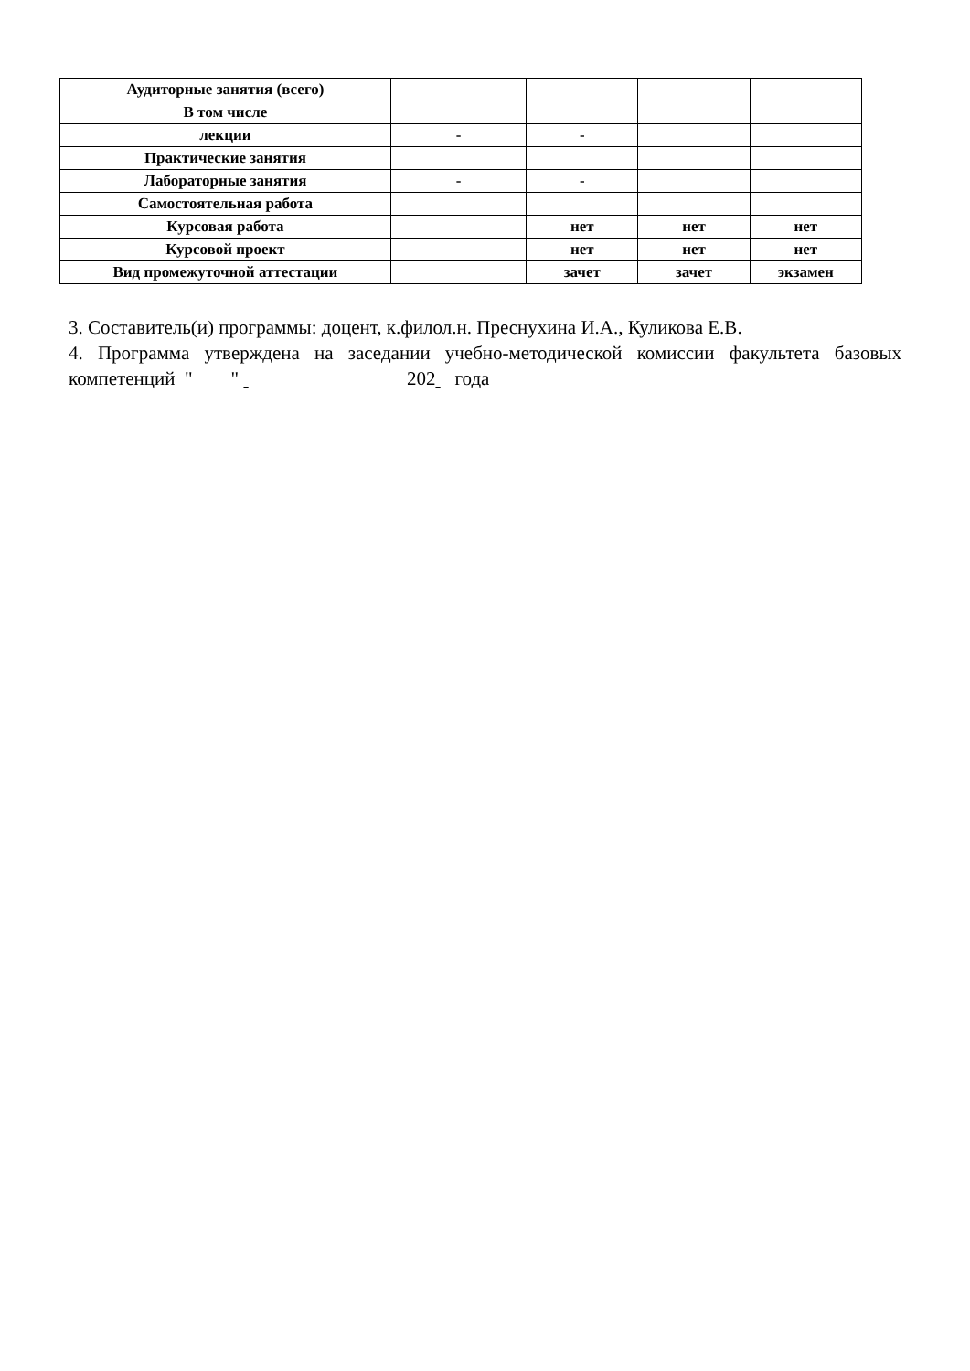| Аудиторные занятия (всего) | | | | |
| В том числе | | | | |
| лекции | - | - | | |
| Практические занятия | | | | |
| Лабораторные занятия | - | - | | |
| Самостоятельная работа | | | | |
| Курсовая работа | | нет | нет | нет |
| Курсовой проект | | нет | нет | нет |
| Вид промежуточной аттестации | | зачет | зачет | экзамен |
3. Составитель(и) программы: доцент, к.филол.н. Преснухина И.А., Куликова Е.В.
4. Программа утверждена на заседании учебно-методической комиссии факультета базовых компетенций " " 202 года